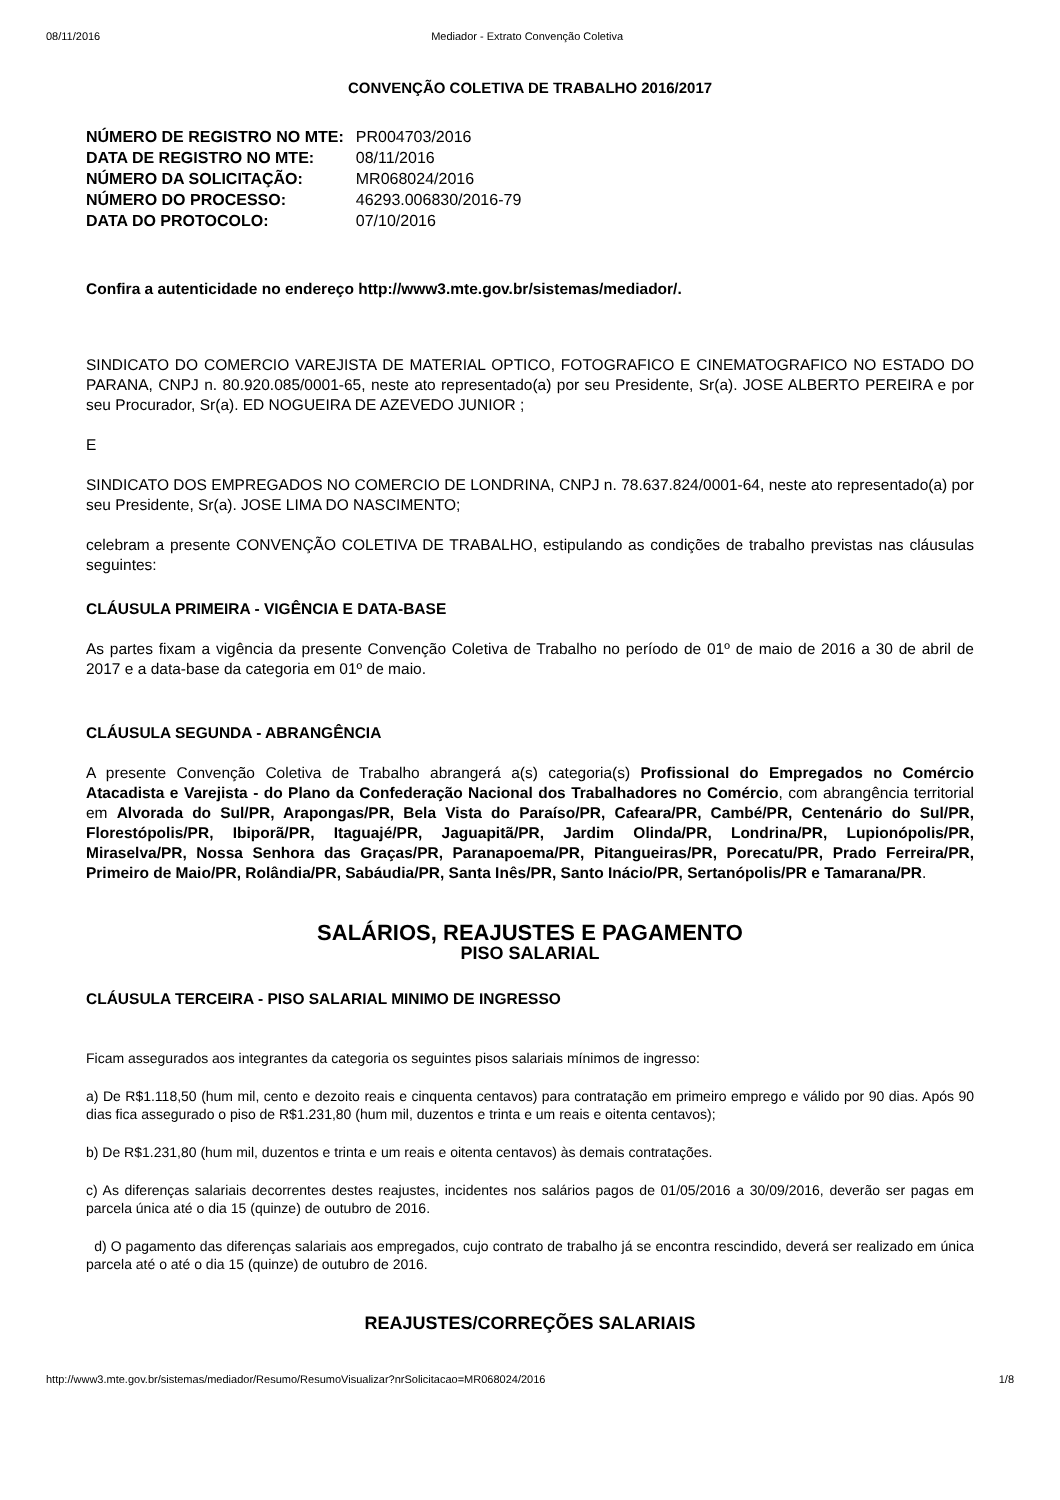08/11/2016 Mediador - Extrato Convenção Coletiva
CONVENÇÃO COLETIVA DE TRABALHO 2016/2017
| NÚMERO DE REGISTRO NO MTE: | PR004703/2016 |
| DATA DE REGISTRO NO MTE: | 08/11/2016 |
| NÚMERO DA SOLICITAÇÃO: | MR068024/2016 |
| NÚMERO DO PROCESSO: | 46293.006830/2016-79 |
| DATA DO PROTOCOLO: | 07/10/2016 |
Confira a autenticidade no endereço http://www3.mte.gov.br/sistemas/mediador/.
SINDICATO DO COMERCIO VAREJISTA DE MATERIAL OPTICO, FOTOGRAFICO E CINEMATOGRAFICO NO ESTADO DO PARANA, CNPJ n. 80.920.085/0001-65, neste ato representado(a) por seu Presidente, Sr(a). JOSE ALBERTO PEREIRA e por seu Procurador, Sr(a). ED NOGUEIRA DE AZEVEDO JUNIOR ;
E
SINDICATO DOS EMPREGADOS NO COMERCIO DE LONDRINA, CNPJ n. 78.637.824/0001-64, neste ato representado(a) por seu Presidente, Sr(a). JOSE LIMA DO NASCIMENTO;
celebram a presente CONVENÇÃO COLETIVA DE TRABALHO, estipulando as condições de trabalho previstas nas cláusulas seguintes:
CLÁUSULA PRIMEIRA - VIGÊNCIA E DATA-BASE
As partes fixam a vigência da presente Convenção Coletiva de Trabalho no período de 01º de maio de 2016 a 30 de abril de 2017 e a data-base da categoria em 01º de maio.
CLÁUSULA SEGUNDA - ABRANGÊNCIA
A presente Convenção Coletiva de Trabalho abrangerá a(s) categoria(s) Profissional do Empregados no Comércio Atacadista e Varejista - do Plano da Confederação Nacional dos Trabalhadores no Comércio, com abrangência territorial em Alvorada do Sul/PR, Arapongas/PR, Bela Vista do Paraíso/PR, Cafeara/PR, Cambé/PR, Centenário do Sul/PR, Florestópolis/PR, Ibiporã/PR, Itaguajé/PR, Jaguapitã/PR, Jardim Olinda/PR, Londrina/PR, Lupionópolis/PR, Miraselva/PR, Nossa Senhora das Graças/PR, Paranapoema/PR, Pitangueiras/PR, Porecatu/PR, Prado Ferreira/PR, Primeiro de Maio/PR, Rolândia/PR, Sabáudia/PR, Santa Inês/PR, Santo Inácio/PR, Sertanópolis/PR e Tamarana/PR.
SALÁRIOS, REAJUSTES E PAGAMENTO
PISO SALARIAL
CLÁUSULA TERCEIRA - PISO SALARIAL MINIMO DE INGRESSO
Ficam assegurados aos integrantes da categoria os seguintes pisos salariais mínimos de ingresso:
a) De R$1.118,50 (hum mil, cento e dezoito reais e cinquenta centavos) para contratação em primeiro emprego e válido por 90 dias. Após 90 dias fica assegurado o piso de R$1.231,80 (hum mil, duzentos e trinta e um reais e oitenta centavos);
b) De R$1.231,80 (hum mil, duzentos e trinta e um reais e oitenta centavos) às demais contratações.
c) As diferenças salariais decorrentes destes reajustes, incidentes nos salários pagos de 01/05/2016 a 30/09/2016, deverão ser pagas em parcela única até o dia 15 (quinze) de outubro de 2016.
d) O pagamento das diferenças salariais aos empregados, cujo contrato de trabalho já se encontra rescindido, deverá ser realizado em única parcela até o até o dia 15 (quinze) de outubro de 2016.
REAJUSTES/CORREÇÕES SALARIAIS
http://www3.mte.gov.br/sistemas/mediador/Resumo/ResumoVisualizar?nrSolicitacao=MR068024/2016 1/8